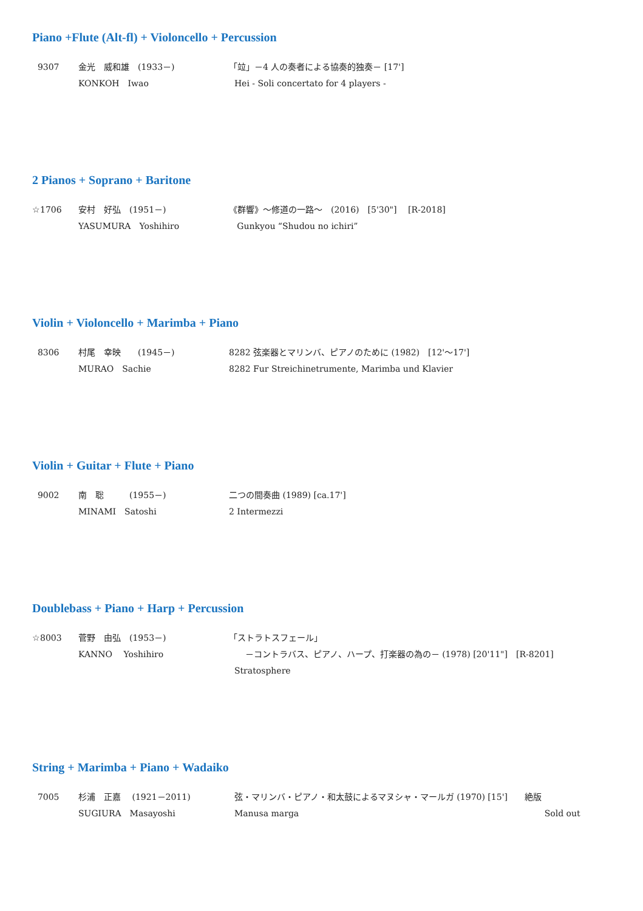Piano +Flute (Alt-fl) + Violoncello + Percussion
9307 金光　威和雄　(1933－) 「竝」－4 人の奏者による協奏的独奏－ [17']
KONKOH　Iwao Hei - Soli concertato for 4 players -
2 Pianos + Soprano + Baritone
☆1706 安村　好弘　(1951－) 《群響》～修道の一路～　(2016)　[5'30"]　 [R-2018]
YASUMURA　Yoshihiro Gunkyou “Shudou no ichiri”
Violin + Violoncello + Marimba + Piano
8306 村尾　幸映　　(1945－) 8282 弦楽器とマリンバ、ピアノのために (1982)　[12'～17']
MURAO　Sachie 8282 Fur Streichinetrumente, Marimba und Klavier
Violin + Guitar + Flute + Piano
9002 南　聡　　　(1955－) 二つの間奏曲 (1989) [ca.17']
MINAMI　Satoshi 2 Intermezzi
Doublebass + Piano + Harp + Percussion
☆8003 菅野　由弘　(1953－) 「ストラトスフェール」
KANNO　 Yoshihiro －コントラバス、ピアノ、ハープ、打楽器の為の－ (1978) [20'11"]　[R-8201]
Stratosphere
String + Marimba + Piano + Wadaiko
7005 杉浦　正嘉　 (1921－2011) 弦・マリンバ・ピアノ・和太鼓によるマヌシャ・マールガ (1970) [15']　　絶版
SUGIURA　Masayoshi Manusa marga Sold out